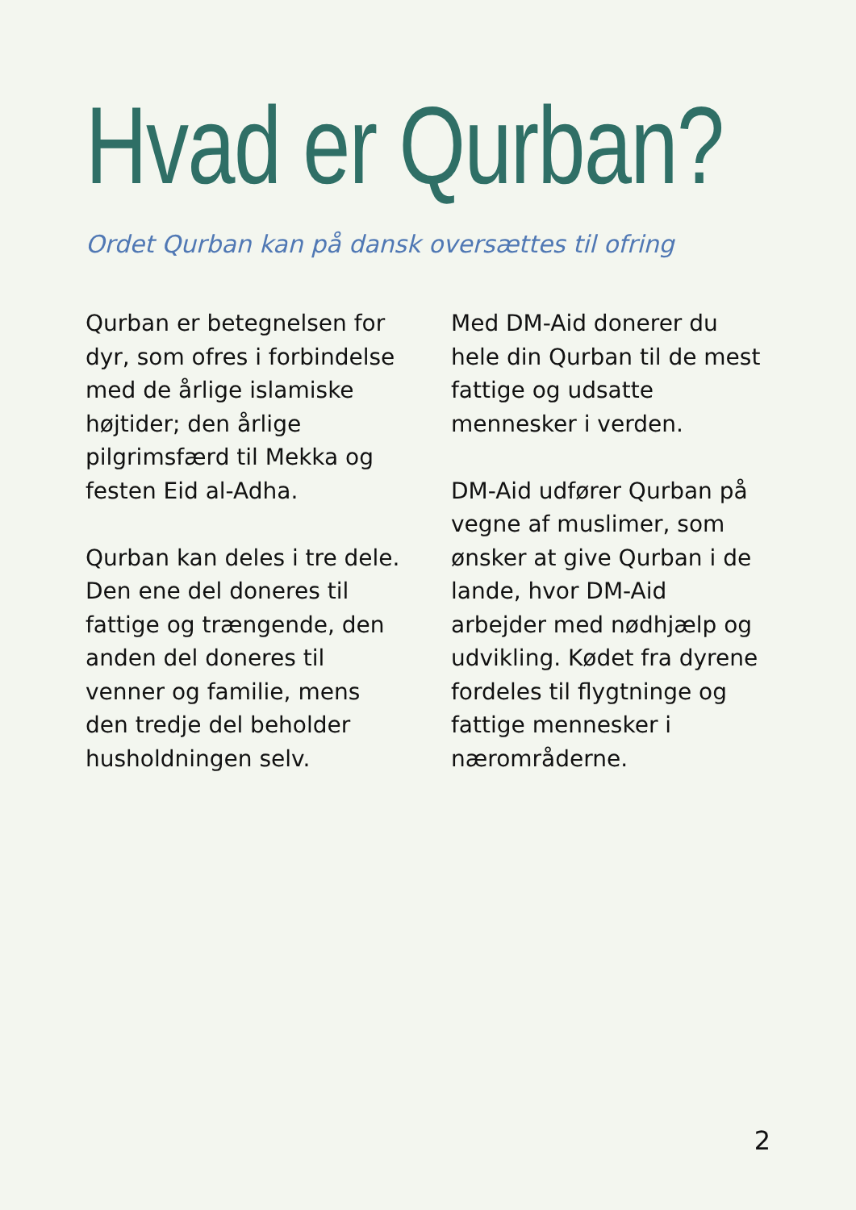Hvad er Qurban?
Ordet Qurban kan på dansk oversættes til ofring
Qurban er betegnelsen for dyr, som ofres i forbindelse med de årlige islamiske højtider; den årlige pilgrimsfærd til Mekka og festen Eid al-Adha.
Qurban kan deles i tre dele. Den ene del doneres til fattige og trængende, den anden del doneres til venner og familie, mens den tredje del beholder husholdningen selv.
Med DM-Aid donerer du hele din Qurban til de mest fattige og udsatte mennesker i verden.
DM-Aid udfører Qurban på vegne af muslimer, som ønsker at give Qurban i de lande, hvor DM-Aid arbejder med nødhjælp og udvikling. Kødet fra dyrene fordeles til flygtninge og fattige mennesker i nærområderne.
2